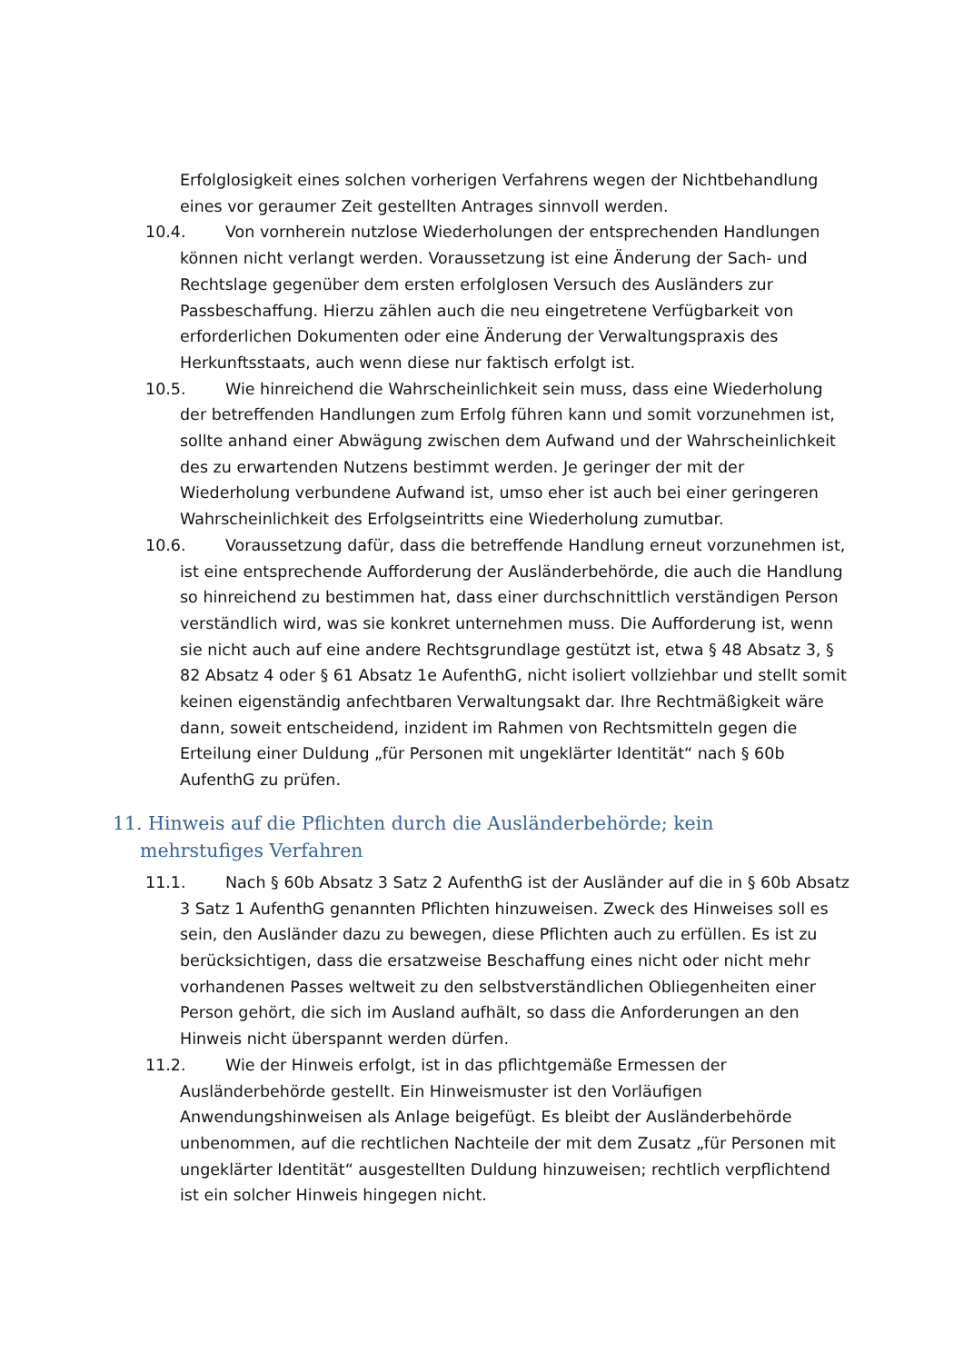Erfolglosigkeit eines solchen vorherigen Verfahrens wegen der Nichtbehandlung eines vor geraumer Zeit gestellten Antrages sinnvoll werden.
10.4. Von vornherein nutzlose Wiederholungen der entsprechenden Handlungen können nicht verlangt werden. Voraussetzung ist eine Änderung der Sach- und Rechtslage gegenüber dem ersten erfolglosen Versuch des Ausländers zur Passbeschaffung. Hierzu zählen auch die neu eingetretene Verfügbarkeit von erforderlichen Dokumenten oder eine Änderung der Verwaltungspraxis des Herkunftsstaats, auch wenn diese nur faktisch erfolgt ist.
10.5. Wie hinreichend die Wahrscheinlichkeit sein muss, dass eine Wiederholung der betreffenden Handlungen zum Erfolg führen kann und somit vorzunehmen ist, sollte anhand einer Abwägung zwischen dem Aufwand und der Wahrscheinlichkeit des zu erwartenden Nutzens bestimmt werden. Je geringer der mit der Wiederholung verbundene Aufwand ist, umso eher ist auch bei einer geringeren Wahrscheinlichkeit des Erfolgseintritts eine Wiederholung zumutbar.
10.6. Voraussetzung dafür, dass die betreffende Handlung erneut vorzunehmen ist, ist eine entsprechende Aufforderung der Ausländerbehörde, die auch die Handlung so hinreichend zu bestimmen hat, dass einer durchschnittlich verständigen Person verständlich wird, was sie konkret unternehmen muss. Die Aufforderung ist, wenn sie nicht auch auf eine andere Rechtsgrundlage gestützt ist, etwa § 48 Absatz 3, § 82 Absatz 4 oder § 61 Absatz 1e AufenthG, nicht isoliert vollziehbar und stellt somit keinen eigenständig anfechtbaren Verwaltungsakt dar. Ihre Rechtmäßigkeit wäre dann, soweit entscheidend, inzident im Rahmen von Rechtsmitteln gegen die Erteilung einer Duldung „für Personen mit ungeklärter Identität“ nach § 60b AufenthG zu prüfen.
11. Hinweis auf die Pflichten durch die Ausländerbehörde; kein mehrstufiges Verfahren
11.1. Nach § 60b Absatz 3 Satz 2 AufenthG ist der Ausländer auf die in § 60b Absatz 3 Satz 1 AufenthG genannten Pflichten hinzuweisen. Zweck des Hinweises soll es sein, den Ausländer dazu zu bewegen, diese Pflichten auch zu erfüllen. Es ist zu berücksichtigen, dass die ersatzweise Beschaffung eines nicht oder nicht mehr vorhandenen Passes weltweit zu den selbstverständlichen Obliegenheiten einer Person gehört, die sich im Ausland aufhält, so dass die Anforderungen an den Hinweis nicht überspannt werden dürfen.
11.2. Wie der Hinweis erfolgt, ist in das pflichtgemäße Ermessen der Ausländerbehörde gestellt. Ein Hinweismuster ist den Vorläufigen Anwendungshinweisen als Anlage beigefügt. Es bleibt der Ausländerbehörde unbenommen, auf die rechtlichen Nachteile der mit dem Zusatz „für Personen mit ungeklärter Identität“ ausgestellten Duldung hinzuweisen; rechtlich verpflichtend ist ein solcher Hinweis hingegen nicht.